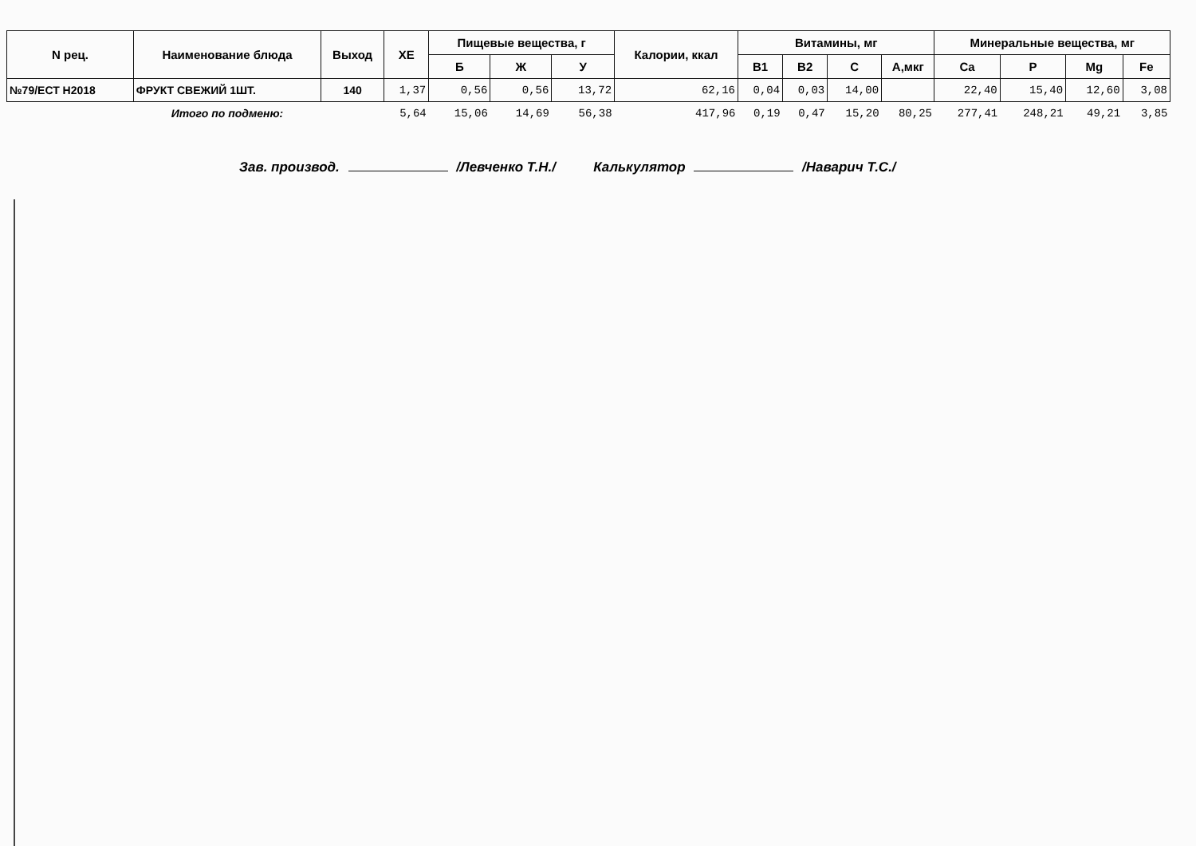| N рец. | Наименование блюда | Выход | ХЕ | Пищевые вещества, г | | | Калории, ккал | Витамины, мг | | | | Минеральные вещества, мг | | | |
| --- | --- | --- | --- | --- | --- | --- | --- | --- | --- | --- | --- | --- | --- | --- | --- |
| | | | | Б | Ж | У | | В1 | В2 | С | А,мкг | Ca | P | Mg | Fe |
| №79/ЕСТ Н2018 | ФРУКТ СВЕЖИЙ 1ШТ. | 140 | 1,37 | 0,56 | 0,56 | 13,72 | 62,16 | 0,04 | 0,03 | 14,00 | | 22,40 | 15,40 | 12,60 | 3,08 |
| | Итого по подменю: | | 5,64 | 15,06 | 14,69 | 56,38 | 417,96 | 0,19 | 0,47 | 15,20 | 80,25 | 277,41 | 248,21 | 49,21 | 3,85 |
Зав. производ. /Левченко Т.Н./ Калькулятор /Наварич Т.С./